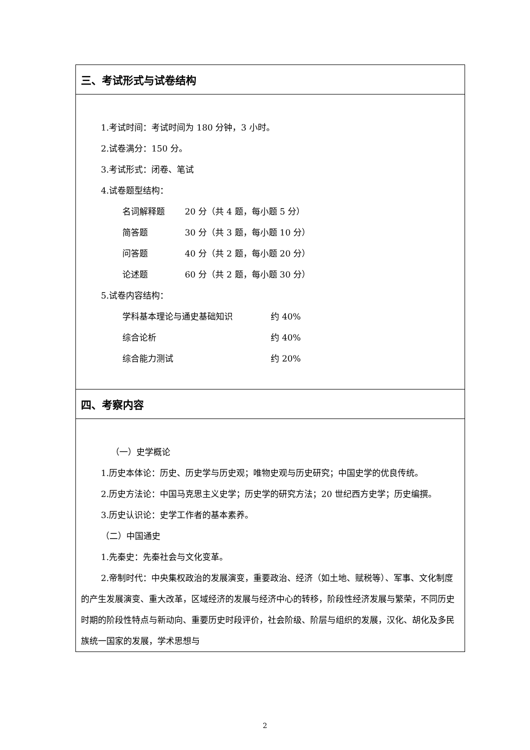三、考试形式与试卷结构
1.考试时间：考试时间为 180 分钟，3 小时。
2.试卷满分：150 分。
3.考试形式：闭卷、笔试
4.试卷题型结构：
名词解释题 20 分（共 4 题，每小题 5 分）
简答题 30 分（共 3 题，每小题 10 分）
问答题 40 分（共 2 题，每小题 20 分）
论述题 60 分（共 2 题，每小题 30 分）
5.试卷内容结构：
学科基本理论与通史基础知识 约 40%
综合论析 约 40%
综合能力测试 约 20%
四、考察内容
（一）史学概论
1.历史本体论：历史、历史学与历史观；唯物史观与历史研究；中国史学的优良传统。
2.历史方法论：中国马克思主义史学；历史学的研究方法；20 世纪西方史学；历史编撰。
3.历史认识论：史学工作者的基本素养。
（二）中国通史
1.先秦史：先秦社会与文化变革。
2.帝制时代：中央集权政治的发展演变，重要政治、经济（如土地、赋税等）、军事、文化制度的产生发展演变、重大改革，区域经济的发展与经济中心的转移，阶段性经济发展与繁荣，不同历史时期的阶段性特点与新动向、重要历史时段评价，社会阶级、阶层与组织的发展，汉化、胡化及多民族统一国家的发展，学术思想与
2